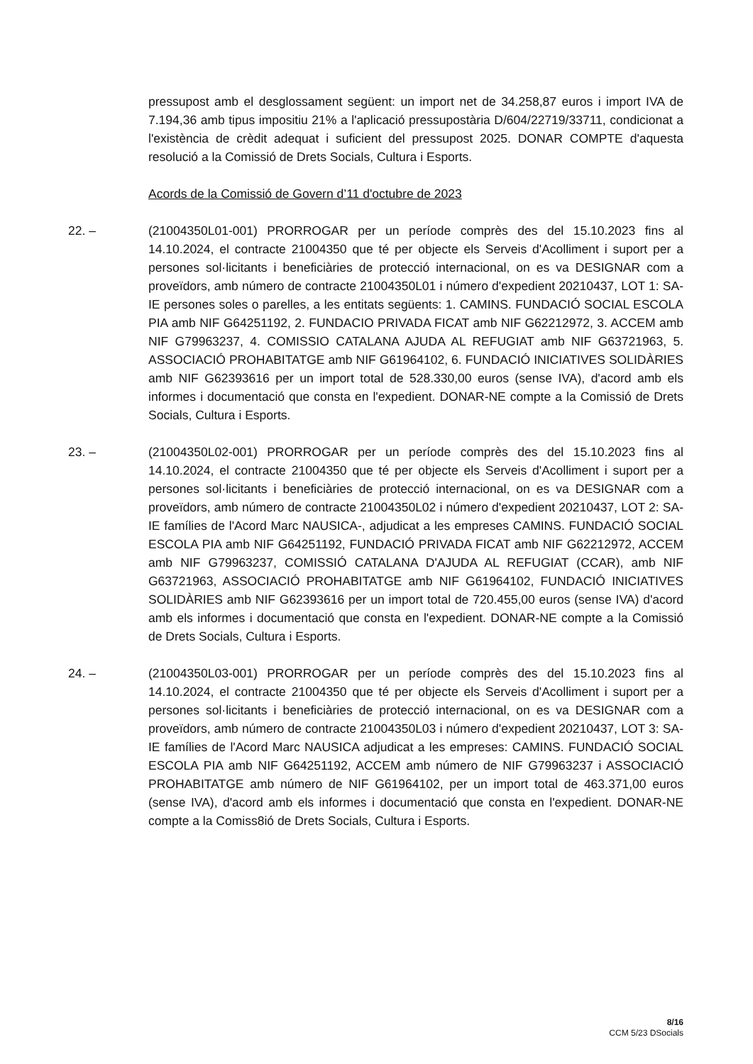pressupost amb el desglossament següent: un import net de 34.258,87 euros i import IVA de 7.194,36 amb tipus impositiu 21% a l'aplicació pressupostària D/604/22719/33711, condicionat a l'existència de crèdit adequat i suficient del pressupost 2025. DONAR COMPTE d'aquesta resolució a la Comissió de Drets Socials, Cultura i Esports.
Acords de la Comissió de Govern d’11 d'octubre de 2023
22. – (21004350L01-001) PRORROGAR per un període comprès des del 15.10.2023 fins al 14.10.2024, el contracte 21004350 que té per objecte els Serveis d'Acolliment i suport per a persones sol·licitants i beneficiàries de protecció internacional, on es va DESIGNAR com a proveïdors, amb número de contracte 21004350L01 i número d'expedient 20210437, LOT 1: SA-IE persones soles o parelles, a les entitats següents: 1. CAMINS. FUNDACIÓ SOCIAL ESCOLA PIA amb NIF G64251192, 2. FUNDACIO PRIVADA FICAT amb NIF G62212972, 3. ACCEM amb NIF G79963237, 4. COMISSIO CATALANA AJUDA AL REFUGIAT amb NIF G63721963, 5. ASSOCIACIÓ PROHABITATGE amb NIF G61964102, 6. FUNDACIÓ INICIATIVES SOLIDÀRIES amb NIF G62393616 per un import total de 528.330,00 euros (sense IVA), d'acord amb els informes i documentació que consta en l'expedient. DONAR-NE compte a la Comissió de Drets Socials, Cultura i Esports.
23. – (21004350L02-001) PRORROGAR per un període comprès des del 15.10.2023 fins al 14.10.2024, el contracte 21004350 que té per objecte els Serveis d'Acolliment i suport per a persones sol·licitants i beneficiàries de protecció internacional, on es va DESIGNAR com a proveïdors, amb número de contracte 21004350L02 i número d'expedient 20210437, LOT 2: SA-IE famílies de l'Acord Marc NAUSICA-, adjudicat a les empreses CAMINS. FUNDACIÓ SOCIAL ESCOLA PIA amb NIF G64251192, FUNDACIÓ PRIVADA FICAT amb NIF G62212972, ACCEM amb NIF G79963237, COMISSIÓ CATALANA D'AJUDA AL REFUGIAT (CCAR), amb NIF G63721963, ASSOCIACIÓ PROHABITATGE amb NIF G61964102, FUNDACIÓ INICIATIVES SOLIDÀRIES amb NIF G62393616 per un import total de 720.455,00 euros (sense IVA) d'acord amb els informes i documentació que consta en l'expedient. DONAR-NE compte a la Comissió de Drets Socials, Cultura i Esports.
24. – (21004350L03-001) PRORROGAR per un període comprès des del 15.10.2023 fins al 14.10.2024, el contracte 21004350 que té per objecte els Serveis d'Acolliment i suport per a persones sol·licitants i beneficiàries de protecció internacional, on es va DESIGNAR com a proveïdors, amb número de contracte 21004350L03 i número d'expedient 20210437, LOT 3: SA-IE famílies de l'Acord Marc NAUSICA adjudicat a les empreses: CAMINS. FUNDACIÓ SOCIAL ESCOLA PIA amb NIF G64251192, ACCEM amb número de NIF G79963237 i ASSOCIACIÓ PROHABITATGE amb número de NIF G61964102, per un import total de 463.371,00 euros (sense IVA), d'acord amb els informes i documentació que consta en l'expedient. DONAR-NE compte a la Comiss8ió de Drets Socials, Cultura i Esports.
8/16
CCM 5/23 DSocials